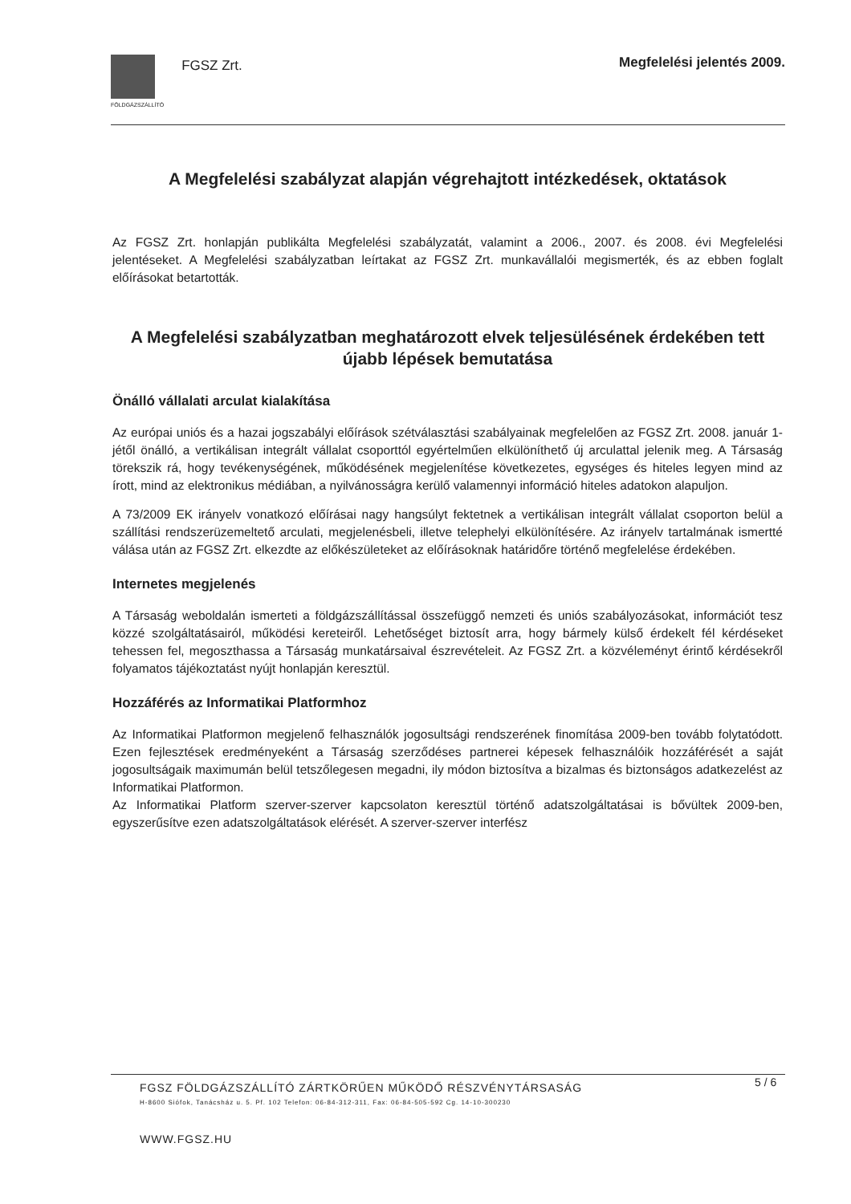FÖLDGÁZSZÁLLÍTÓ
FGSZ Zrt.
Megfelelési jelentés 2009.
A Megfelelési szabályzat alapján végrehajtott intézkedések, oktatások
Az FGSZ Zrt. honlapján publikálta Megfelelési szabályzatát, valamint a 2006., 2007. és 2008. évi Megfelelési jelentéseket. A Megfelelési szabályzatban leírtakat az FGSZ Zrt. munkavállalói megismerték, és az ebben foglalt előírásokat betartották.
A Megfelelési szabályzatban meghatározott elvek teljesülésének érdekében tett újabb lépések bemutatása
Önálló vállalati arculat kialakítása
Az európai uniós és a hazai jogszabályi előírások szétválasztási szabályainak megfelelően az FGSZ Zrt. 2008. január 1-jétől önálló, a vertikálisan integrált vállalat csoporttól egyértelműen elkülöníthető új arculattal jelenik meg. A Társaság törekszik rá, hogy tevékenységének, működésének megjelenítése következetes, egységes és hiteles legyen mind az írott, mind az elektronikus médiában, a nyilvánosságra kerülő valamennyi információ hiteles adatokon alapuljon.
A 73/2009 EK irányelv vonatkozó előírásai nagy hangsúlyt fektetnek a vertikálisan integrált vállalat csoporton belül a szállítási rendszerüzemeltető arculati, megjelenésbeli, illetve telephelyi elkülönítésére. Az irányelv tartalmának ismertté válása után az FGSZ Zrt. elkezdte az előkészületeket az előírásoknak határidőre történő megfelelése érdekében.
Internetes megjelenés
A Társaság weboldalán ismerteti a földgázszállítással összefüggő nemzeti és uniós szabályozásokat, információt tesz közzé szolgáltatásairól, működési kereteiről. Lehetőséget biztosít arra, hogy bármely külső érdekelt fél kérdéseket tehessen fel, megoszthassa a Társaság munkatársaival észrevételeit. Az FGSZ Zrt. a közvéleményt érintő kérdésekről folyamatos tájékoztatást nyújt honlapján keresztül.
Hozzáférés az Informatikai Platformhoz
Az Informatikai Platformon megjelenő felhasználók jogosultsági rendszerének finomítása 2009-ben tovább folytatódott. Ezen fejlesztések eredményeként a Társaság szerződéses partnerei képesek felhasználóik hozzáférését a saját jogosultságaik maximumán belül tetszőlegesen megadni, ily módon biztosítva a bizalmas és biztonságos adatkezelést az Informatikai Platformon.
Az Informatikai Platform szerver-szerver kapcsolaton keresztül történő adatszolgáltatásai is bővültek 2009-ben, egyszerűsítve ezen adatszolgáltatások elérését. A szerver-szerver interfész
5 / 6
FGSZ FÖLDGÁZSZÁLLÍTÓ ZÁRTKÖRŰEN MŰKÖDŐ RÉSZVÉNYTÁRSASÁG
H-8600 Siófok, Tanácsház u. 5. Pf. 102 Telefon: 06-84-312-311, Fax: 06-84-505-592 Cg. 14-10-300230
WWW.FGSZ.HU